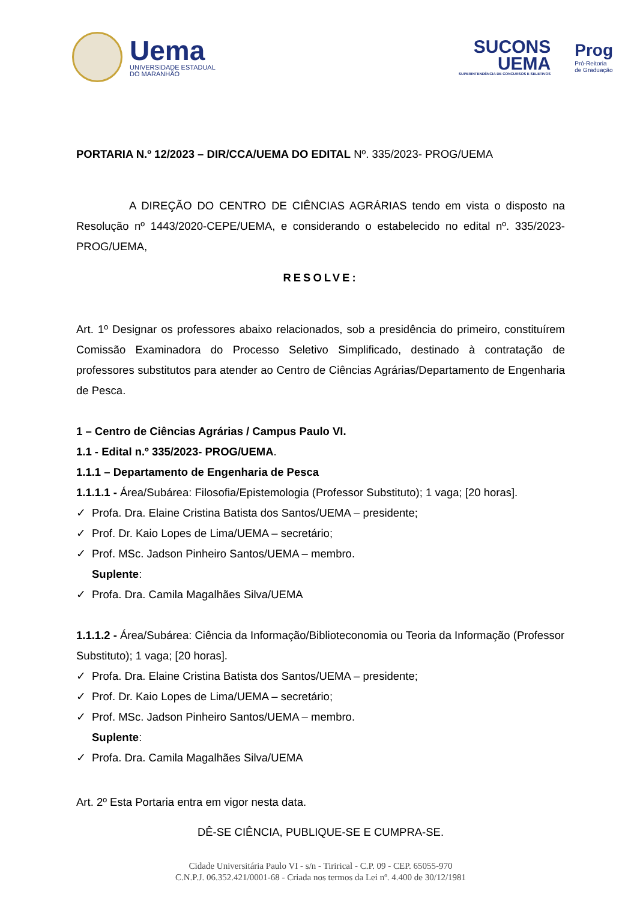Uema
UNIVERSIDADE ESTADUAL
DO MARANHÃO
SUCONS
UEMA
SUPERINTENDÊNCIA DE CONCURSOS E SELETIVOS
Prog
Pró-Reitoria
de Graduação
PORTARIA N.º 12/2023 – DIR/CCA/UEMA DO EDITAL Nº. 335/2023- PROG/UEMA
A DIREÇÃO DO CENTRO DE CIÊNCIAS AGRÁRIAS tendo em vista o disposto na Resolução nº 1443/2020-CEPE/UEMA, e considerando o estabelecido no edital nº. 335/2023- PROG/UEMA,
RESOLVE:
Art. 1º Designar os professores abaixo relacionados, sob a presidência do primeiro, constituírem Comissão Examinadora do Processo Seletivo Simplificado, destinado à contratação de professores substitutos para atender ao Centro de Ciências Agrárias/Departamento de Engenharia de Pesca.
1 – Centro de Ciências Agrárias / Campus Paulo VI.
1.1 - Edital n.º 335/2023- PROG/UEMA.
1.1.1 – Departamento de Engenharia de Pesca
1.1.1.1 - Área/Subárea: Filosofia/Epistemologia (Professor Substituto); 1 vaga; [20 horas].
✓ Profa. Dra. Elaine Cristina Batista dos Santos/UEMA – presidente;
✓ Prof. Dr. Kaio Lopes de Lima/UEMA – secretário;
✓ Prof. MSc. Jadson Pinheiro Santos/UEMA – membro.
Suplente:
✓ Profa. Dra. Camila Magalhães Silva/UEMA
1.1.1.2 - Área/Subárea: Ciência da Informação/Biblioteconomia ou Teoria da Informação (Professor Substituto); 1 vaga; [20 horas].
✓ Profa. Dra. Elaine Cristina Batista dos Santos/UEMA – presidente;
✓ Prof. Dr. Kaio Lopes de Lima/UEMA – secretário;
✓ Prof. MSc. Jadson Pinheiro Santos/UEMA – membro.
Suplente:
✓ Profa. Dra. Camila Magalhães Silva/UEMA
Art. 2º Esta Portaria entra em vigor nesta data.
DÊ-SE CIÊNCIA, PUBLIQUE-SE E CUMPRA-SE.
Cidade Universitária Paulo VI - s/n - Tirirical - C.P. 09 - CEP. 65055-970
C.N.P.J. 06.352.421/0001-68 - Criada nos termos da Lei nº. 4.400 de 30/12/1981